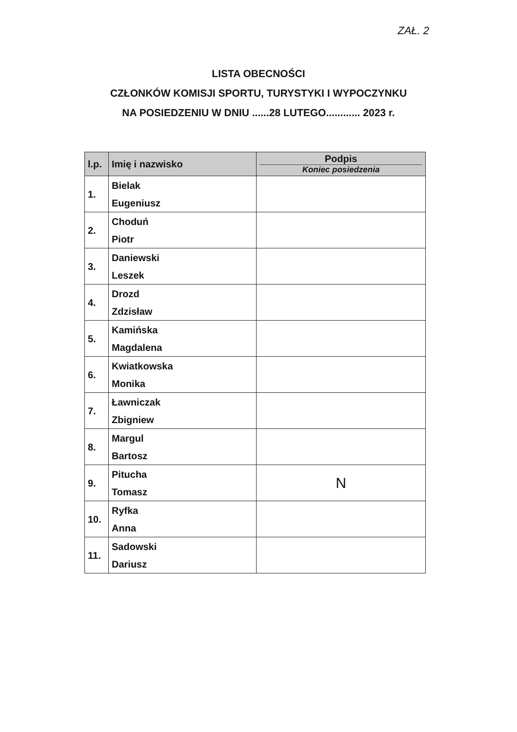ZAŁ. 2
LISTA OBECNOŚCI
CZŁONKÓW KOMISJI SPORTU, TURYSTYKI I WYPOCZYNKU
NA POSIEDZENIU W DNIU ......28 LUTEGO............ 2023 r.
| l.p. | Imię i nazwisko | Podpis Koniec posiedzenia |
| --- | --- | --- |
| 1. | Bielak Eugeniusz | |
| 2. | Choduń Piotr | |
| 3. | Daniewski Leszek | |
| 4. | Drozd Zdzisław | |
| 5. | Kamińska Magdalena | |
| 6. | Kwiatkowska Monika | |
| 7. | Ławniczak Zbigniew | |
| 8. | Margul Bartosz | |
| 9. | Pitucha Tomasz | N |
| 10. | Ryfka Anna | |
| 11. | Sadowski Dariusz | |